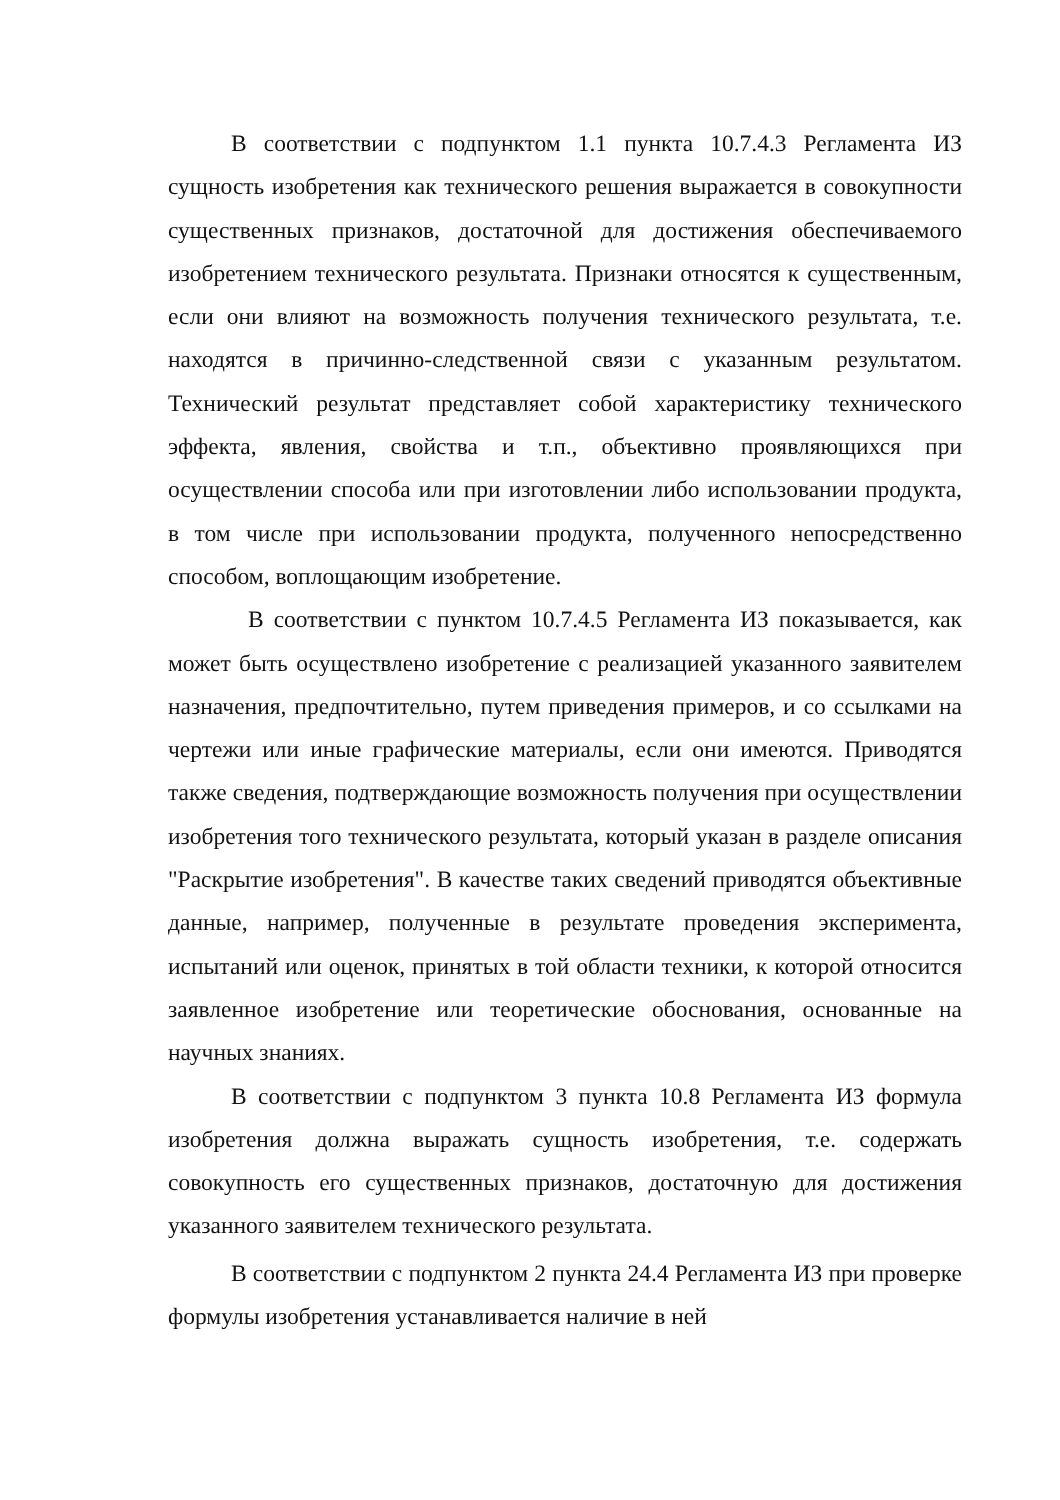В соответствии с подпунктом 1.1 пункта 10.7.4.3 Регламента ИЗ сущность изобретения как технического решения выражается в совокупности существенных признаков, достаточной для достижения обеспечиваемого изобретением технического результата. Признаки относятся к существенным, если они влияют на возможность получения технического результата, т.е. находятся в причинно-следственной связи с указанным результатом. Технический результат представляет собой характеристику технического эффекта, явления, свойства и т.п., объективно проявляющихся при осуществлении способа или при изготовлении либо использовании продукта, в том числе при использовании продукта, полученного непосредственно способом, воплощающим изобретение.
В соответствии с пунктом 10.7.4.5 Регламента ИЗ показывается, как может быть осуществлено изобретение с реализацией указанного заявителем назначения, предпочтительно, путем приведения примеров, и со ссылками на чертежи или иные графические материалы, если они имеются. Приводятся также сведения, подтверждающие возможность получения при осуществлении изобретения того технического результата, который указан в разделе описания "Раскрытие изобретения". В качестве таких сведений приводятся объективные данные, например, полученные в результате проведения эксперимента, испытаний или оценок, принятых в той области техники, к которой относится заявленное изобретение или теоретические обоснования, основанные на научных знаниях.
В соответствии с подпунктом 3 пункта 10.8 Регламента ИЗ формула изобретения должна выражать сущность изобретения, т.е. содержать совокупность его существенных признаков, достаточную для достижения указанного заявителем технического результата.
В соответствии с подпунктом 2 пункта 24.4 Регламента ИЗ при проверке формулы изобретения устанавливается наличие в ней